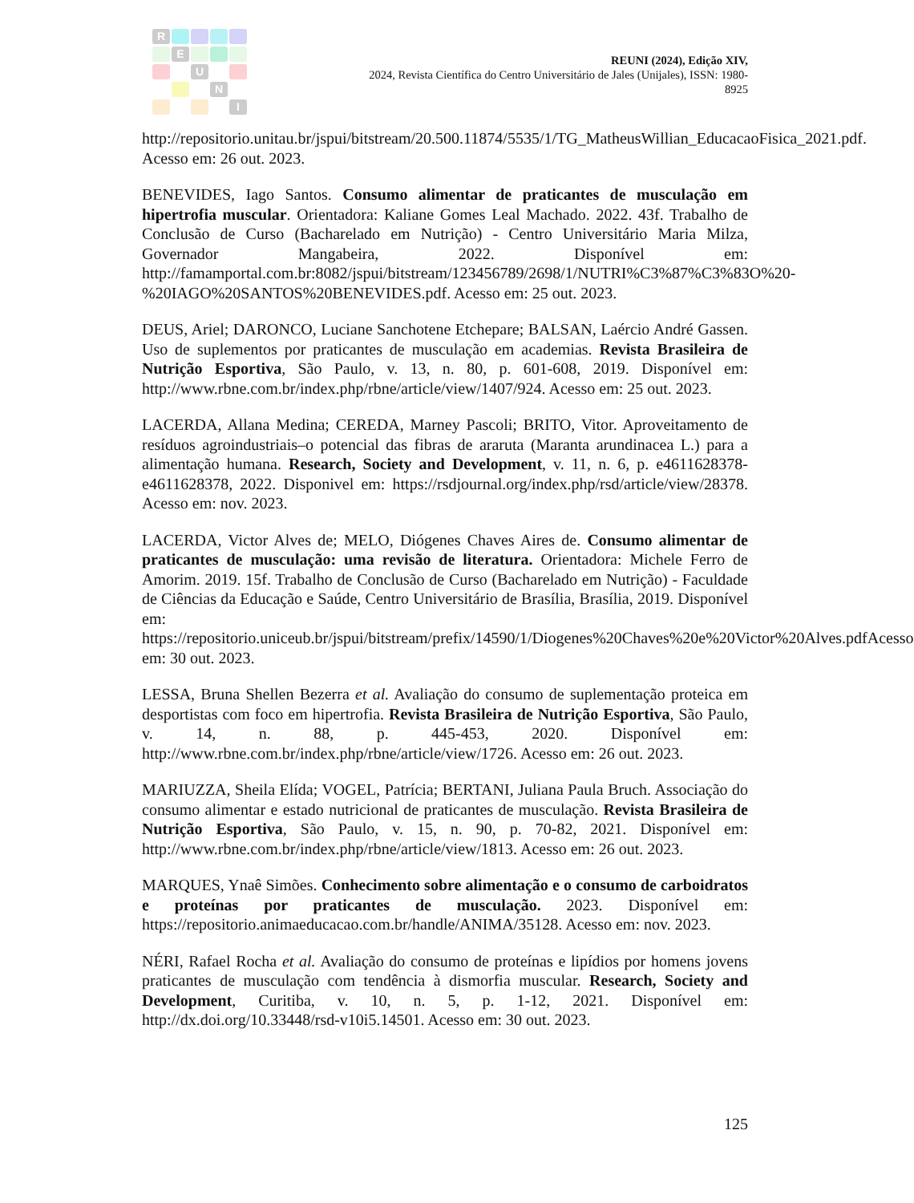R
E
U
N
I
REUNI (2024), Edição XIV,
2024, Revista Científica do Centro Universitário de Jales (Unijales), ISSN: 1980-8925
http://repositorio.unitau.br/jspui/bitstream/20.500.11874/5535/1/TG_MatheusWillian_EducacaoFisica_2021.pdf. Acesso em: 26 out. 2023.
BENEVIDES, Iago Santos. Consumo alimentar de praticantes de musculação em hipertrofia muscular. Orientadora: Kaliane Gomes Leal Machado. 2022. 43f. Trabalho de Conclusão de Curso (Bacharelado em Nutrição) - Centro Universitário Maria Milza, Governador Mangabeira, 2022. Disponível em: http://famamportal.com.br:8082/jspui/bitstream/123456789/2698/1/NUTRI%C3%87%C3%83O%20-%20IAGO%20SANTOS%20BENEVIDES.pdf. Acesso em: 25 out. 2023.
DEUS, Ariel; DARONCO, Luciane Sanchotene Etchepare; BALSAN, Laércio André Gassen. Uso de suplementos por praticantes de musculação em academias. Revista Brasileira de Nutrição Esportiva, São Paulo, v. 13, n. 80, p. 601-608, 2019. Disponível em: http://www.rbne.com.br/index.php/rbne/article/view/1407/924. Acesso em: 25 out. 2023.
LACERDA, Allana Medina; CEREDA, Marney Pascoli; BRITO, Vitor. Aproveitamento de resíduos agroindustriais–o potencial das fibras de araruta (Maranta arundinacea L.) para a alimentação humana. Research, Society and Development, v. 11, n. 6, p. e4611628378-e4611628378, 2022. Disponivel em: https://rsdjournal.org/index.php/rsd/article/view/28378. Acesso em: nov. 2023.
LACERDA, Victor Alves de; MELO, Diógenes Chaves Aires de. Consumo alimentar de praticantes de musculação: uma revisão de literatura. Orientadora: Michele Ferro de Amorim. 2019. 15f. Trabalho de Conclusão de Curso (Bacharelado em Nutrição) - Faculdade de Ciências da Educação e Saúde, Centro Universitário de Brasília, Brasília, 2019. Disponível em: https://repositorio.uniceub.br/jspui/bitstream/prefix/14590/1/Diogenes%20Chaves%20e%20Victor%20Alves.pdfAcesso em: 30 out. 2023.
LESSA, Bruna Shellen Bezerra et al. Avaliação do consumo de suplementação proteica em desportistas com foco em hipertrofia. Revista Brasileira de Nutrição Esportiva, São Paulo, v. 14, n. 88, p. 445-453, 2020. Disponível em: http://www.rbne.com.br/index.php/rbne/article/view/1726. Acesso em: 26 out. 2023.
MARIUZZA, Sheila Elída; VOGEL, Patrícia; BERTANI, Juliana Paula Bruch. Associação do consumo alimentar e estado nutricional de praticantes de musculação. Revista Brasileira de Nutrição Esportiva, São Paulo, v. 15, n. 90, p. 70-82, 2021. Disponível em: http://www.rbne.com.br/index.php/rbne/article/view/1813. Acesso em: 26 out. 2023.
MARQUES, Ynaê Simões. Conhecimento sobre alimentação e o consumo de carboidratos e proteínas por praticantes de musculação. 2023. Disponível em: https://repositorio.animaeducacao.com.br/handle/ANIMA/35128. Acesso em: nov. 2023.
NÉRI, Rafael Rocha et al. Avaliação do consumo de proteínas e lipídios por homens jovens praticantes de musculação com tendência à dismorfia muscular. Research, Society and Development, Curitiba, v. 10, n. 5, p. 1-12, 2021. Disponível em: http://dx.doi.org/10.33448/rsd-v10i5.14501. Acesso em: 30 out. 2023.
125